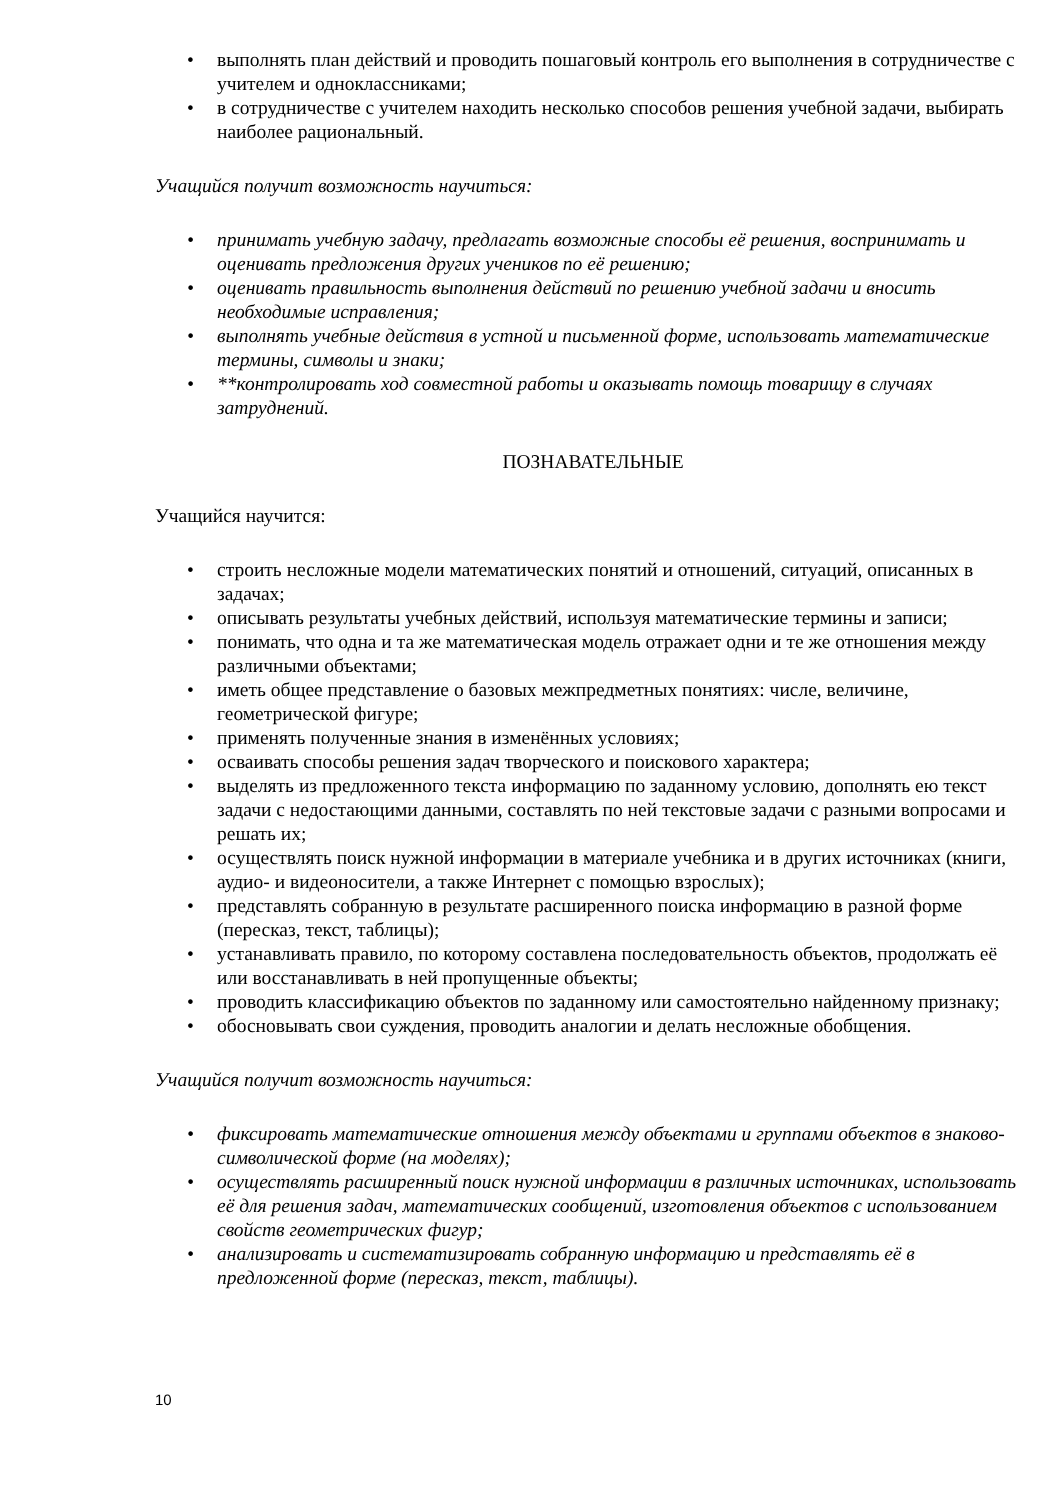• выполнять план действий и проводить пошаговый контроль его выполнения в сотрудничестве с учителем и одноклассниками;
• в сотрудничестве с учителем находить несколько способов решения учебной задачи, выбирать наиболее рациональный.
Учащийся получит возможность научиться:
• принимать учебную задачу, предлагать возможные способы её решения, воспринимать и оценивать предложения других учеников по её решению;
• оценивать правильность выполнения действий по решению учебной задачи и вносить необходимые исправления;
• выполнять учебные действия в устной и письменной форме, использовать математические термины, символы и знаки;
• **контролировать ход совместной работы и оказывать помощь товарищу в случаях затруднений.
ПОЗНАВАТЕЛЬНЫЕ
Учащийся научится:
• строить несложные модели математических понятий и отношений, ситуаций, описанных в задачах;
• описывать результаты учебных действий, используя математические термины и записи;
• понимать, что одна и та же математическая модель отражает одни и те же отношения между различными объектами;
• иметь общее представление о базовых межпредметных понятиях: числе, величине, геометрической фигуре;
• применять полученные знания в изменённых условиях;
• осваивать способы решения задач творческого и поискового характера;
• выделять из предложенного текста информацию по заданному условию, дополнять ею текст задачи с недостающими данными, составлять по ней текстовые задачи с разными вопросами и решать их;
• осуществлять поиск нужной информации в материале учебника и в других источниках (книги, аудио- и видеоносители, а также Интернет с помощью взрослых);
• представлять собранную в результате расширенного поиска информацию в разной форме (пересказ, текст, таблицы);
• устанавливать правило, по которому составлена последовательность объектов, продолжать её или восстанавливать в ней пропущенные объекты;
• проводить классификацию объектов по заданному или самостоятельно найденному признаку;
• обосновывать свои суждения, проводить аналогии и делать несложные обобщения.
Учащийся получит возможность научиться:
• фиксировать математические отношения между объектами и группами объектов в знаково-символической форме (на моделях);
• осуществлять расширенный поиск нужной информации в различных источниках, использовать её для решения задач, математических сообщений, изготовления объектов с использованием свойств геометрических фигур;
• анализировать и систематизировать собранную информацию и представлять её в предложенной форме (пересказ, текст, таблицы).
10